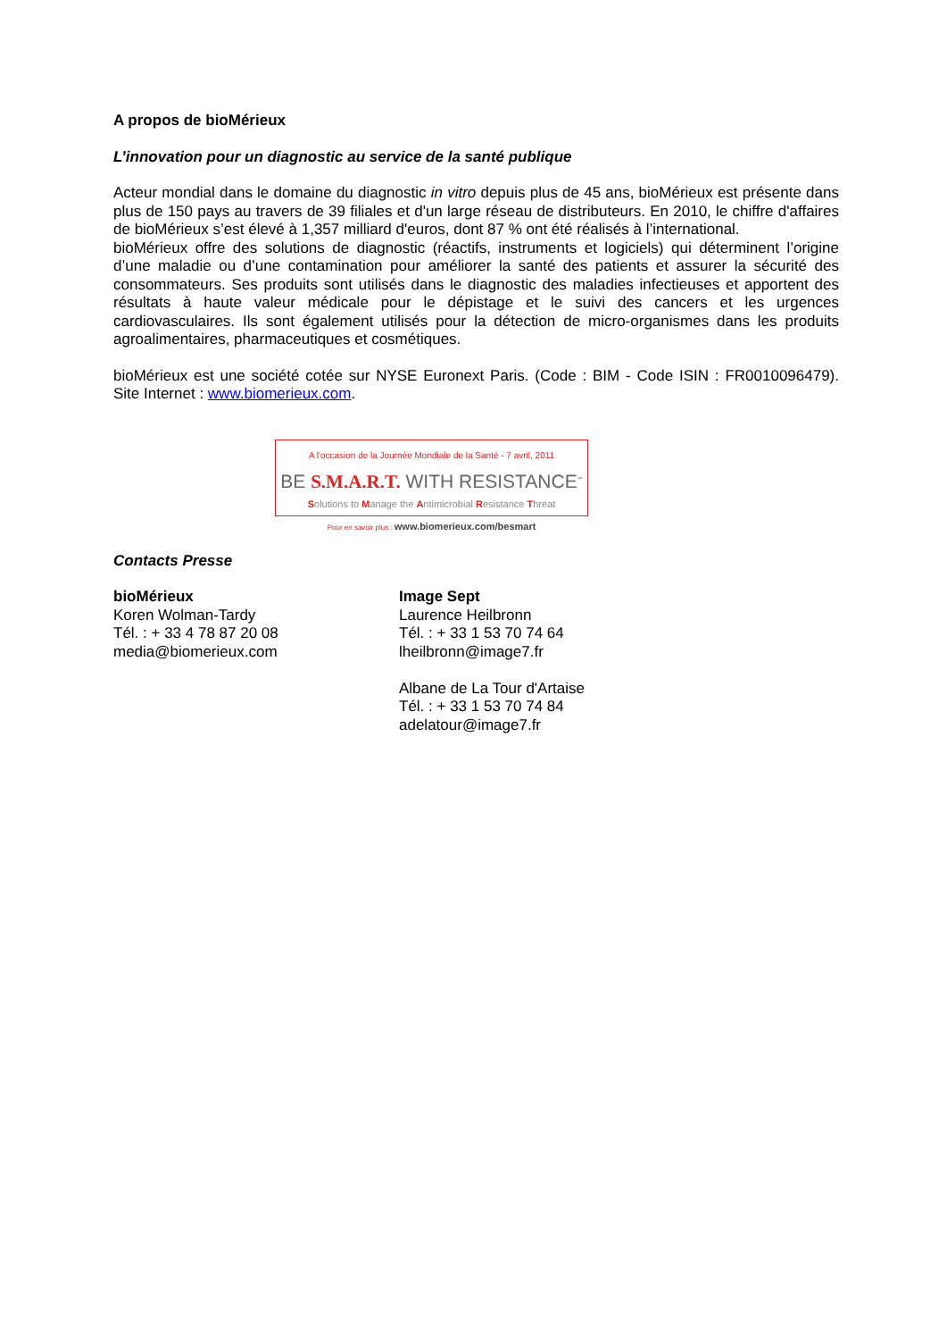A propos de bioMérieux
L’innovation pour un diagnostic au service de la santé publique
Acteur mondial dans le domaine du diagnostic in vitro depuis plus de 45 ans, bioMérieux est présente dans plus de 150 pays au travers de 39 filiales et d'un large réseau de distributeurs. En 2010, le chiffre d'affaires de bioMérieux s’est élevé à 1,357 milliard d'euros, dont 87 % ont été réalisés à l’international.
bioMérieux offre des solutions de diagnostic (réactifs, instruments et logiciels) qui déterminent l’origine d’une maladie ou d’une contamination pour améliorer la santé des patients et assurer la sécurité des consommateurs. Ses produits sont utilisés dans le diagnostic des maladies infectieuses et apportent des résultats à haute valeur médicale pour le dépistage et le suivi des cancers et les urgences cardiovasculaires. Ils sont également utilisés pour la détection de micro-organismes dans les produits agroalimentaires, pharmaceutiques et cosmétiques.
bioMérieux est une société cotée sur NYSE Euronext Paris. (Code : BIM - Code ISIN : FR0010096479). Site Internet : www.biomerieux.com.
A l'occasion de la Journée Mondiale de la Santé - 7 avril, 2011
BE S.M.A.R.T. WITH RESISTANCE<sup>™</sup>
Solutions to Manage the Antimicrobial Resistance Threat
Pour en savoir plus : www.biomerieux.com/besmart
Contacts Presse
bioMérieux
Koren Wolman-Tardy
Tél. : + 33 4 78 87 20 08
media@biomerieux.com
Image Sept
Laurence Heilbronn
Tél. : + 33 1 53 70 74 64
lheilbronn@image7.fr
Albane de La Tour d'Artaise
Tél. : + 33 1 53 70 74 84
adelatour@image7.fr